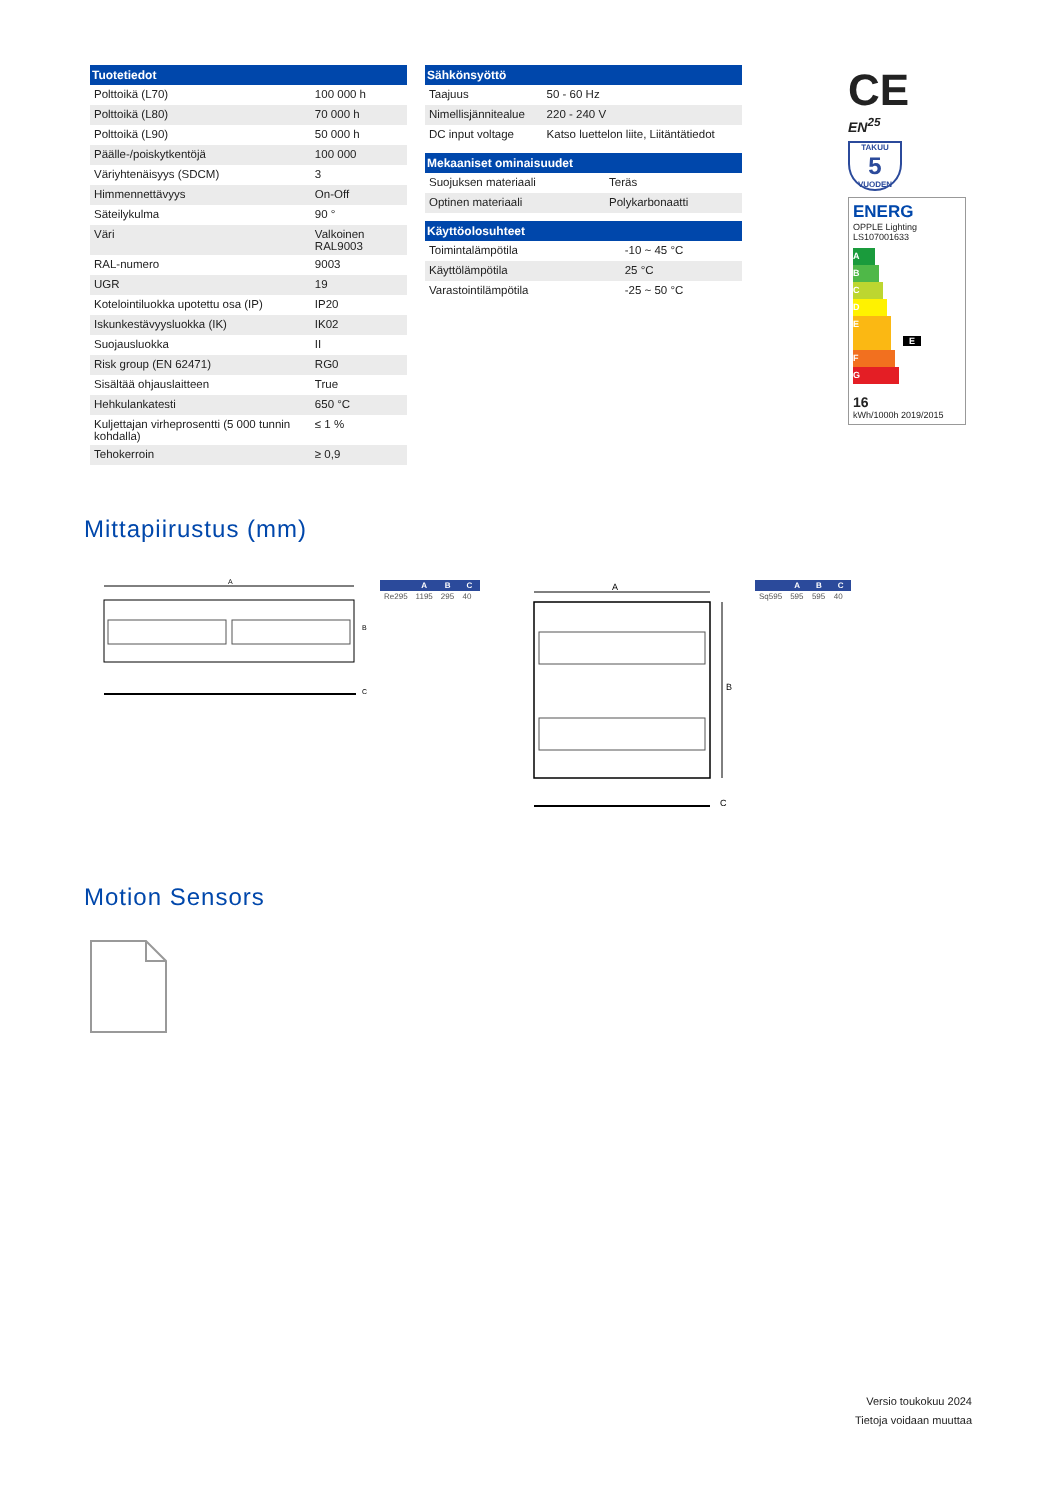| Tuotetiedot | |
| --- | --- |
| Polttoikä (L70) | 100 000 h |
| Polttoikä (L80) | 70 000 h |
| Polttoikä (L90) | 50 000 h |
| Päälle-/poiskytkentöjä | 100 000 |
| Väriyhtenäisyys (SDCM) | 3 |
| Himmennettävyys | On-Off |
| Säteilykulma | 90 ° |
| Väri | Valkoinen RAL9003 |
| RAL-numero | 9003 |
| UGR | 19 |
| Kotelointiluokka upotettu osa (IP) | IP20 |
| Iskunkestävyysluokka (IK) | IK02 |
| Suojausluokka | II |
| Risk group (EN 62471) | RG0 |
| Sisältää ohjauslaitteen | True |
| Hehkulankatesti | 650 °C |
| Kuljettajan virheprosentti (5 000 tunnin kohdalla) | ≤ 1 % |
| Tehokerroin | ≥ 0,9 |
| Sähkönsyöttö | |
| --- | --- |
| Taajuus | 50 - 60 Hz |
| Nimellisjännitealue | 220 - 240 V |
| DC input voltage | Katso luettelon liite, Liitäntätiedot |
| Mekaaniset ominaisuudet | |
| --- | --- |
| Suojuksen materiaali | Teräs |
| Optinen materiaali | Polykarbonaatti |
| Käyttöolosuhteet | |
| --- | --- |
| Toimintalämpötila | -10 ~ 45 °C |
| Käyttölämpötila | 25 °C |
| Varastointilämpötila | -25 ~ 50 °C |
CE
EN<sup>25</sup>
TAKUU
5
VUODEN
ENERG
OPPLE Lighting
LS107001633
A
B
C
D
E E
F
G
16
kWh/1000h 2019/2015
Mittapiirustus (mm)
A
B
C
| | A | B | C |
| --- | --- | --- | --- |
| Re295 | 1195 | 295 | 40 |
A
B
C
| | A | B | C |
| --- | --- | --- | --- |
| Sq595 | 595 | 595 | 40 |
Motion Sensors
Versio toukokuu 2024
Tietoja voidaan muuttaa